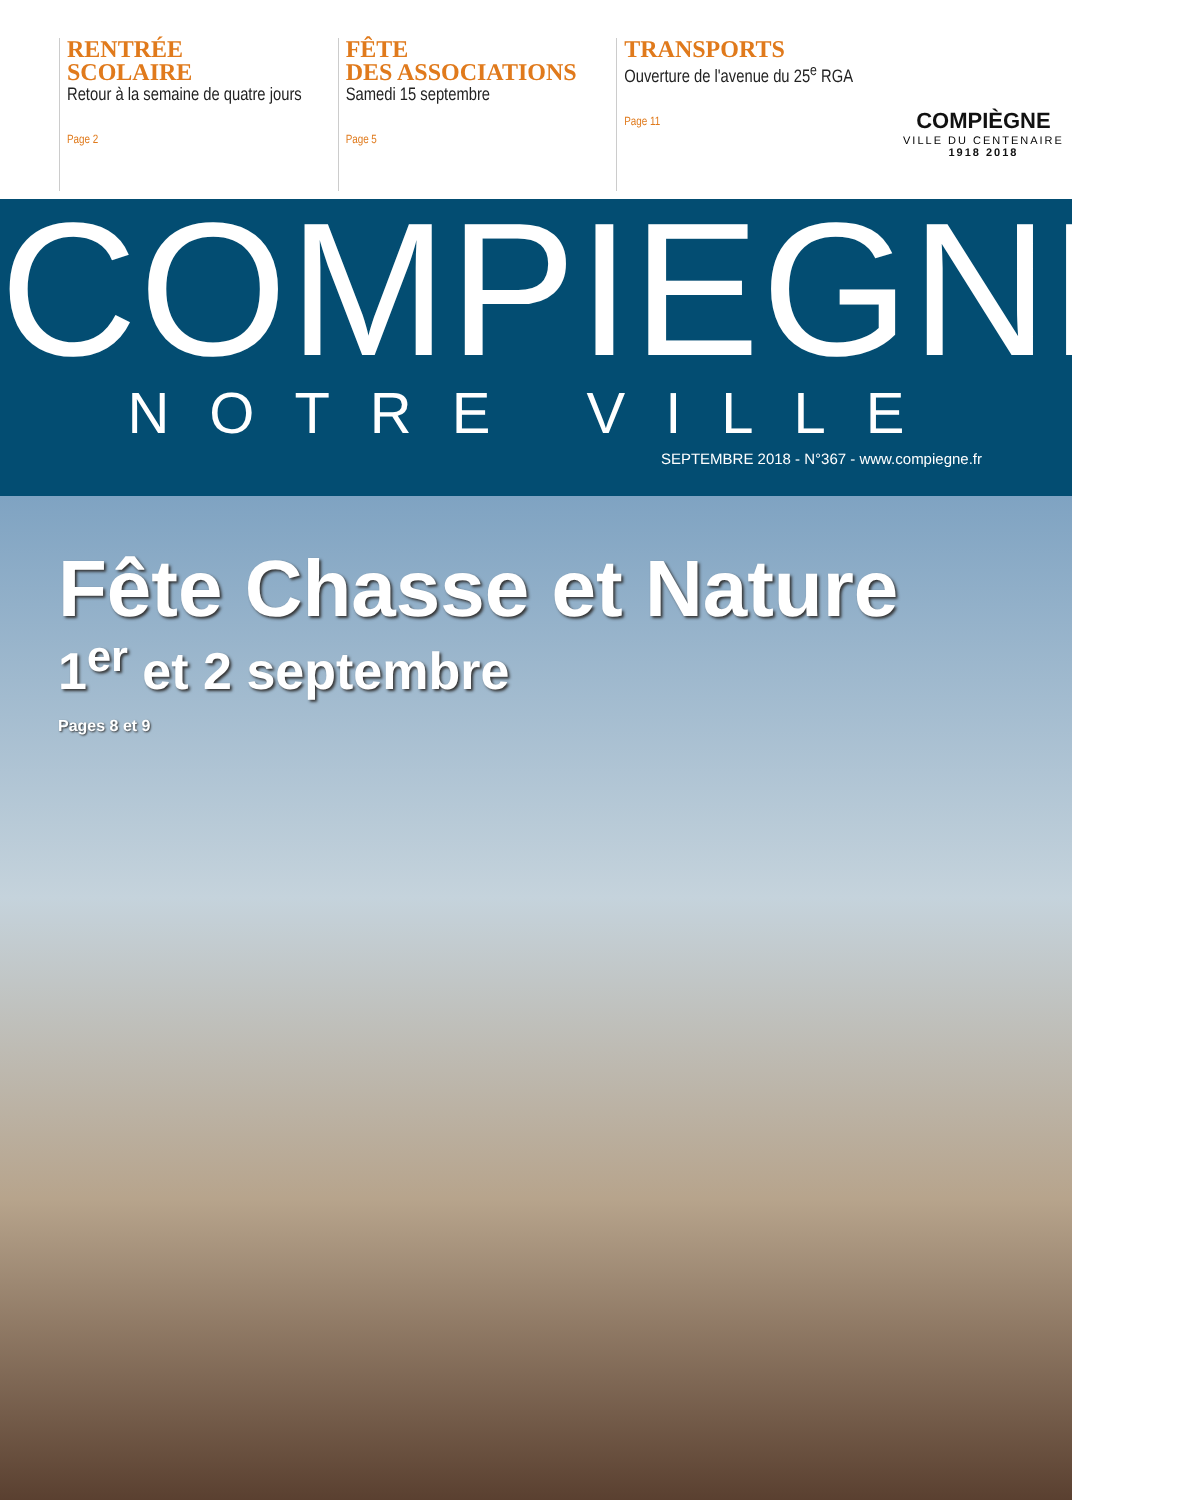RENTRÉE
SCOLAIRE
Retour à la semaine de quatre jours
Page 2
FÊTE
DES ASSOCIATIONS
Samedi 15 septembre
Page 5
TRANSPORTS
Ouverture de l'avenue du 25<sup>e</sup> RGA
Page 11
COMPIÈGNE
VILLE DU CENTENAIRE
1918 2018
COMPIEGNE
NOTRE VILLE
SEPTEMBRE 2018 - N°367 - www.compiegne.fr
Fête Chasse et Nature
1<sup>er</sup> et 2 septembre
Pages 8 et 9